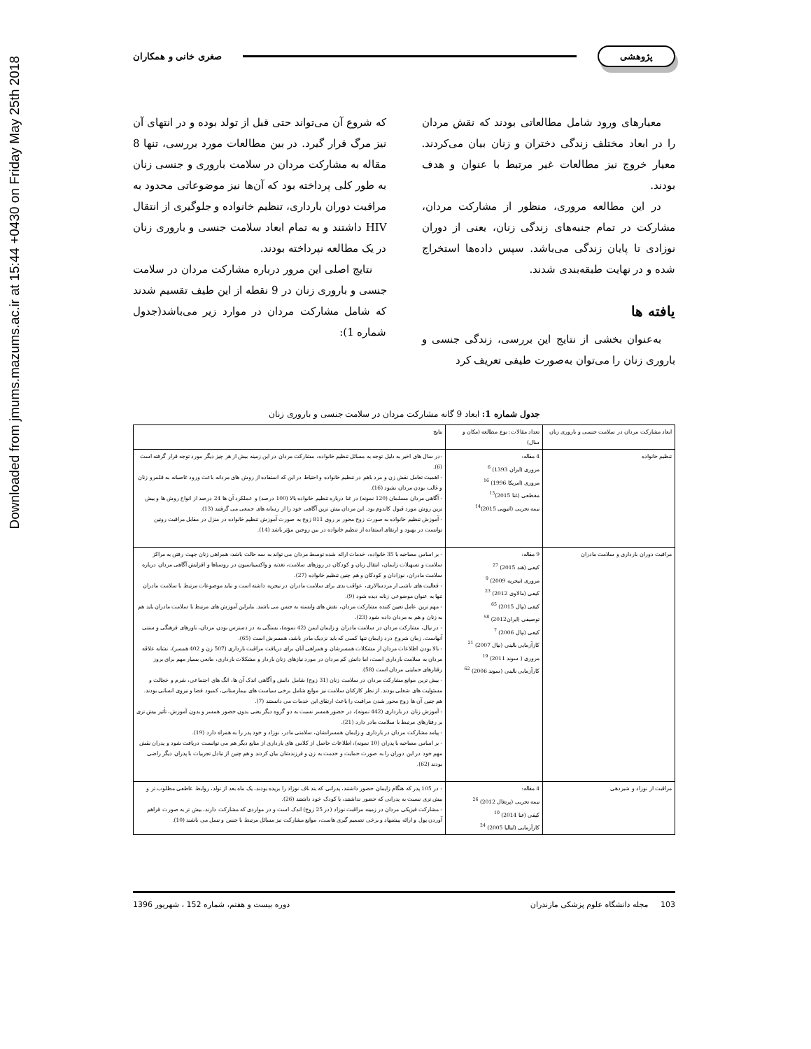Downloaded from jmums.mazums.ac.ir at 15:44 +0430 on Friday May 25th 2018
پژوهشی
صغری خانی و همکاران
معیارهای ورود شامل مطالعاتی بودند که نقش مردان را در ابعاد مختلف زندگی دختران و زنان بیان می‌کردند. معیار خروج نیز مطالعات غیر مرتبط با عنوان و هدف بودند.
در این مطالعه مروری، منظور از مشارکت مردان، مشارکت در تمام جنبه‌های زندگی زنان، یعنی از دوران نوزادی تا پایان زندگی می‌باشد. سپس داده‌ها استخراج شده و در نهایت طبقه‌بندی شدند.
یافته ها
به‌عنوان بخشی از نتایج این بررسی، زندگی جنسی و باروری زنان را می‌توان به‌صورت طیفی تعریف کرد
که شروع آن می‌تواند حتی قبل از تولد بوده و در انتهای آن نیز مرگ قرار گیرد. در بین مطالعات مورد بررسی، تنها 8 مقاله به مشارکت مردان در سلامت باروری و جنسی زنان به طور کلی پرداخته بود که آن‌ها نیز موضوعاتی محدود به مراقبت دوران بارداری، تنظیم خانواده و جلوگیری از انتقال HIV داشتند و به تمام ابعاد سلامت جنسی و باروری زنان در یک مطالعه نپرداخته بودند.
نتایج اصلی این مرور درباره مشارکت مردان در سلامت جنسی و باروری زنان در 9 نقطه از این طیف تقسیم شدند که شامل مشارکت مردان در موارد زیر می‌باشد(جدول شماره 1):
جدول شماره 1: ابعاد 9 گانه مشارکت مردان در سلامت جنسی و باروری زنان
| ابعاد مشارکت مردان در سلامت جنسی و باروری زنان | تعداد مقالات: نوع مطالعه (مکان و سال) | نتایج |
| --- | --- | --- |
| تنظیم خانواده | 4 مقاله: مروری (ایران 1393) <sup>6</sup> مروری (امریکا 1996) <sup>16</sup> مقطعی (غنا 2015)<sup>13</sup> نیمه تجربی (اتیوپی 2015)<sup>14</sup> | -در سال های اخیر به دلیل توجه به مسائل تنظیم خانواده، مشارکت مردان در این زمینه بیش از هر چیز دیگر مورد توجه قرار گرفته است (6). - اهمیت تعامل نقش زن و مرد باهم در تنظیم خانواده و احتیاط در این که استفاده از روش های مردانه باعث ورود غاصبانه به قلمرو زنان و غالب بودن مردان نشود (16). - آگاهی مردان مسلمان (120 نمونه) در غنا درباره تنظیم خانواده بالا (100 درصد) و عملکرد آن ها 24 درصد از انواع روش ها و بیش ترین روش مورد قبول کاندوم بود. این مردان بیش ترین آگاهی خود را از رسانه های جمعی می گرفتند (13). - آموزش تنظیم خانواده به صورت زوج محور بر روی 811 زوج به صورت آموزش تنظیم خانواده در منزل در مقابل مراقبت روتین توانست در بهبود و ارتقای استفاده از تنظیم خانواده در بین زوجین مؤثر باشد (14). |
| مراقبت دوران بارداری و سلامت مادران | 9 مقاله: کیفی (هند 2015) <sup>27</sup> مروری (نیجریه 2009) <sup>9</sup> کیفی (مالاوی 2012) <sup>23</sup> کیفی (نپال 2015) <sup>65</sup> توصیفی (ایران2012) <sup>58</sup> کیفی (نپال 2006) <sup>7</sup> کارآزمایی بالینی (نپال 2007) <sup>21</sup> مروری ( سوند 2011) <sup>19</sup> کارآزمایی بالینی (سوند 2006) <sup>62</sup> | - بر اساس مصاحبه با 35 خانواده، خدمات ارائه شده توسط مردان می تواند به سه حالت باشد: همراهی زنان جهت رفتن به مراکز سلامت و تسهیلات زایمان، انتقال زنان و کودکان در روزهای سلامت، تغذیه و واکسیناسیون در روستاها و افزایش آگاهی مردان درباره سلامت مادران، نوزادان و کودکان و هم چنین تنظیم خانواده (27). - فعالیت های ناشی از مردسالاری، عواقب بدی برای سلامت مادران در نیجریه داشته است و نباید موضوعات مرتبط با سلامت مادران تنها به عنوان موضوعی زنانه دیده شود (9). - مهم ترین عامل تعیین کننده مشارکت مردان، نقش های وابسته به جنس می باشند. بنابراین آموزش های مرتبط با سلامت مادران باید هم به زنان و هم به مردان داده شود (23). - در نپال، مشارکت مردان در سلامت مادران و زایمان ایمن (42 نمونه)، بستگی به در دسترس بودن مردان، باورهای فرهنگی و سنتی آنهاست. زمان شروع درد زایمان تنها کسی که باید نزدیک مادر باشد، همسرش است (65). - بالا بودن اطلاعات مردان از مشکلات همسرشان و همراهی آنان برای دریافت مراقبت بارداری (507 زن و 402 همسر)، نشانه علاقه مردان به سلامت بارداری است، اما دانش کم مردان در مورد نیازهای زنان باردار و مشکلات بارداری، مانعی بسیار مهم برای بروز رفتارهای حمایتی مردان است (58). - بیش ترین موانع مشارکت مردان در سلامت زنان (31 زوج) شامل دانش و آگاهی اندک آن ها، انگ های اجتماعی، شرم و خجالت و مسئولیت های شغلی بودند. از نظر کارکنان سلامت نیز موانع شامل برخی سیاست های بیمارستانی، کمبود فضا و نیروی انسانی بودند. هم چنین آن ها زوج محور شدن مراقبت را باعث ارتقای این خدمات می دانستند (7). - آموزش زنان در بارداری (442 نمونه)، در حضور همسر نسبت به دو گروه دیگر یعنی بدون حضور همسر و بدون آموزش، تأثیر بیش تری بر رفتارهای مرتبط با سلامت مادر دارد (21). - پیامد مشارکت مردان در بارداری و زایمان همسرانشان، سلامتی مادر، نوزاد و خود پدر را به همراه دارد (19). - بر اساس مصاحبه با پدران (10 نمونه)، اطلاعات حاصل از کلاس های بارداری از منابع دیگر هم می توانست دریافت شود و پدران نقش مهم خود در این دوران را به صورت حمایت و خدمت به زن و فرزندشان بیان کردند و هم چنین از تبادل تجربیات با پدران دیگر راضی بودند (62). |
| مراقبت از نوزاد و شیردهی | 4 مقاله: نیمه تجربی (پرتغال 2012) <sup>26</sup> کیفی (غنا 2014) <sup>10</sup> کارآزمایی (ایتالیا 2005) <sup>24</sup> | - در 105 پدر که هنگام زایمان حضور داشتند، پدرانی که بند ناف نوزاد را بریده بودند، یک ماه بعد از تولد، روابط عاطفی مطلوب تر و بیش تری نسبت به پدرانی که حضور نداشتند، با کودک خود داشتند (26). - مشارکت فیزیکی مردان در زمینه مراقبت نوزاد (در 25 زوج) اندک است و در مواردی که مشارکت دارند، بیش تر به صورت فراهم آوردن پول و ارائه پیشنهاد و برخی تصمیم گیری هاست، موانع مشارکت نیز مسائل مرتبط با جنس و نسل می باشند (10). |
103 مجله دانشگاه علوم پزشکی مازندران دوره بیست و هفتم، شماره 152 ، شهریور 1396